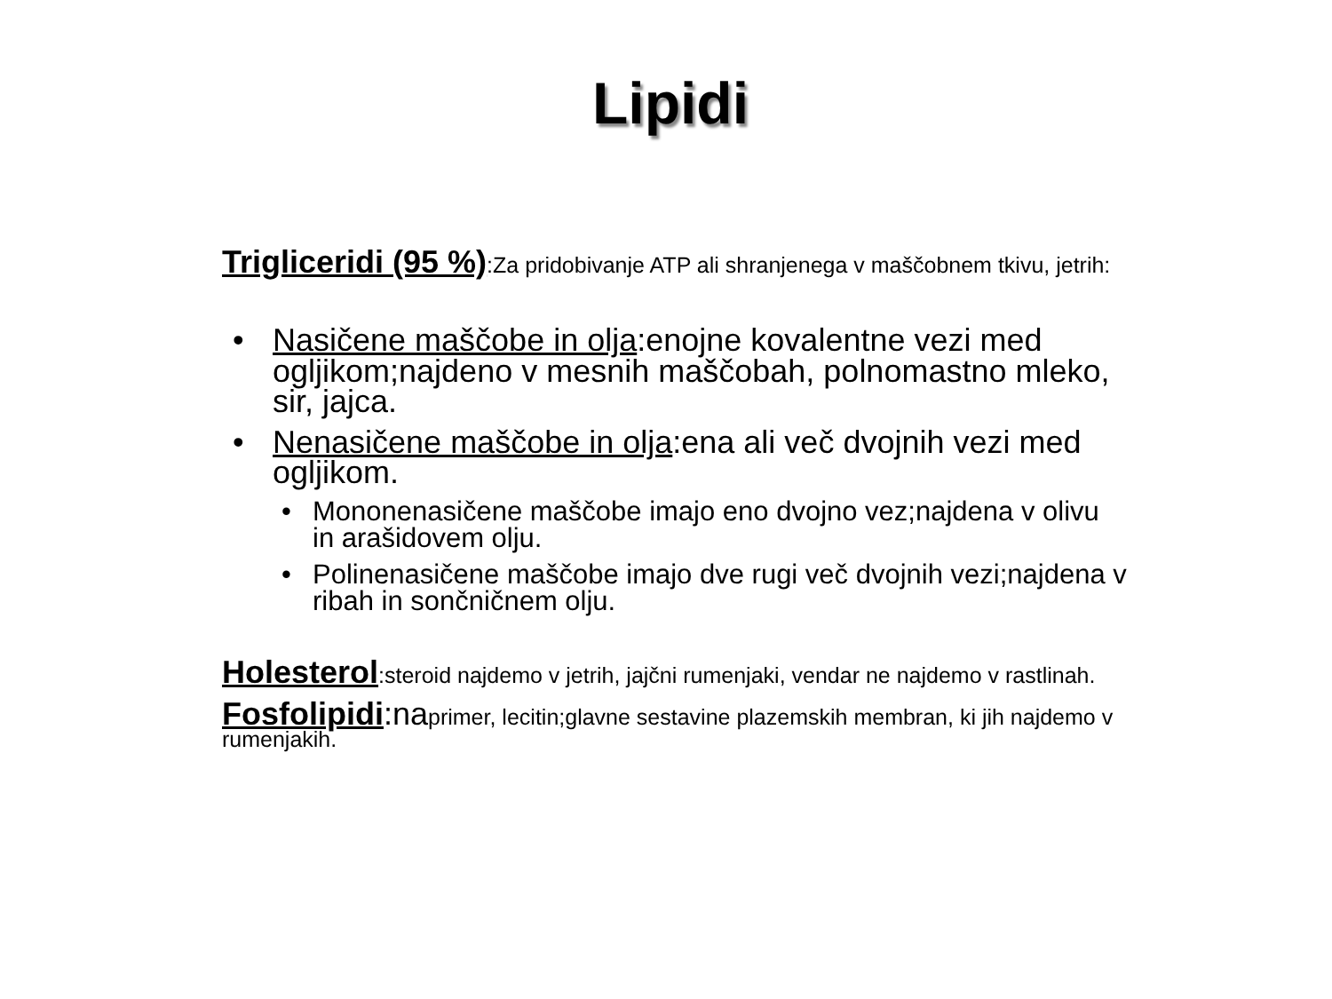Lipidi
Trigliceridi (95 %):Za pridobivanje ATP ali shranjenega v maščobnem tkivu, jetrih:
• Nasičene maščobe in olja:enojne kovalentne vezi med ogljikom;najdeno v mesnih maščobah, polnomastno mleko, sir, jajca.
• Nenasičene maščobe in olja:ena ali več dvojnih vezi med ogljikom.
• Mononenasičene maščobe imajo eno dvojno vez;najdena v olivu in arašidovem olju.
• Polinenasičene maščobe imajo dve rugi več dvojnih vezi;najdena v ribah in sončničnem olju.
Holesterol:steroid najdemo v jetrih, jajčni rumenjaki, vendar ne najdemo v rastlinah.
Fosfolipidi:naprimer, lecitin;glavne sestavine plazemskih membran, ki jih najdemo v rumenjakih.